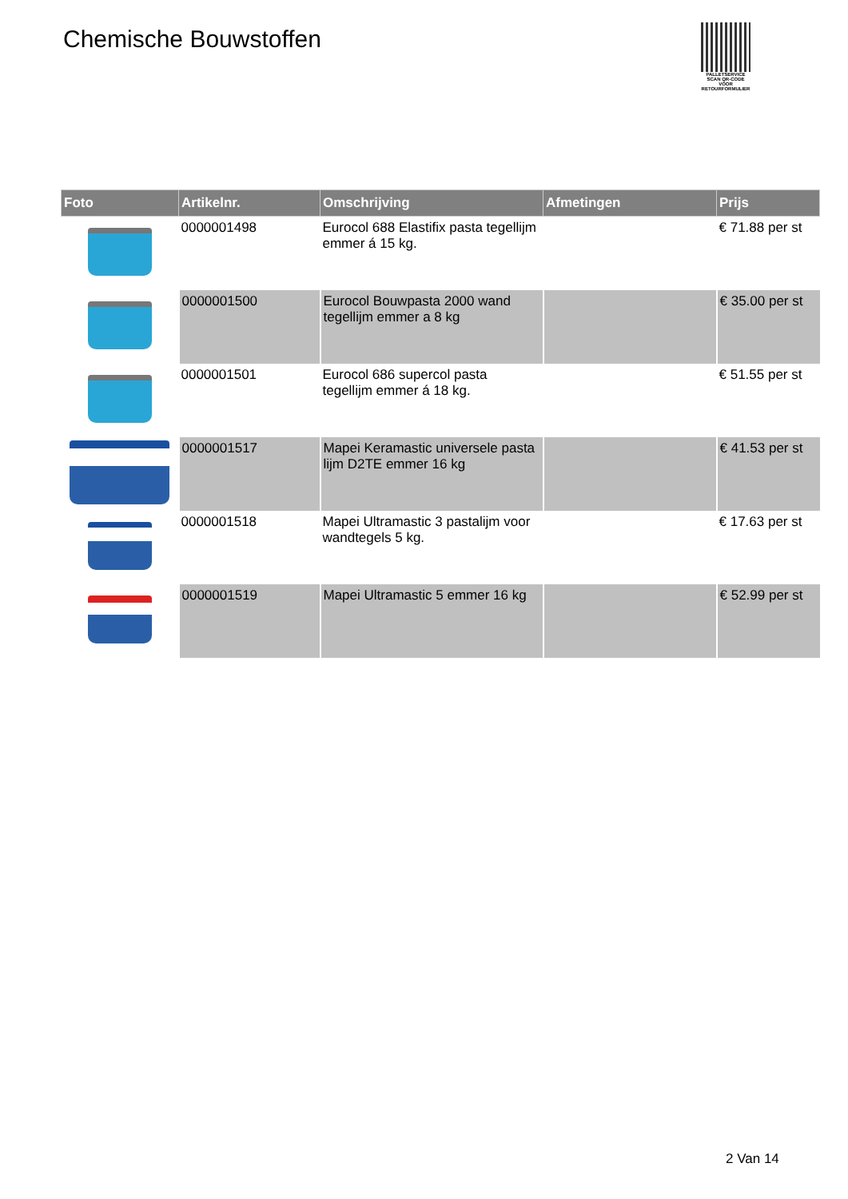Chemische Bouwstoffen
PALLETSERVICE
SCAN QR-CODE VOOR RETOURFORMULIER
| Foto | Artikelnr. | Omschrijving | Afmetingen | Prijs |
| --- | --- | --- | --- | --- |
| | 0000001498 | Eurocol 688 Elastifix pasta tegellijm emmer á 15 kg. | | € 71.88 per st |
| | 0000001500 | Eurocol Bouwpasta 2000 wand tegellijm emmer a 8 kg | | € 35.00 per st |
| | 0000001501 | Eurocol 686 supercol pasta tegellijm emmer á 18 kg. | | € 51.55 per st |
| | 0000001517 | Mapei Keramastic universele pasta lijm D2TE emmer 16 kg | | € 41.53 per st |
| | 0000001518 | Mapei Ultramastic 3 pastalijm voor wandtegels 5 kg. | | € 17.63 per st |
| | 0000001519 | Mapei Ultramastic 5 emmer 16 kg | | € 52.99 per st |
2 Van 14